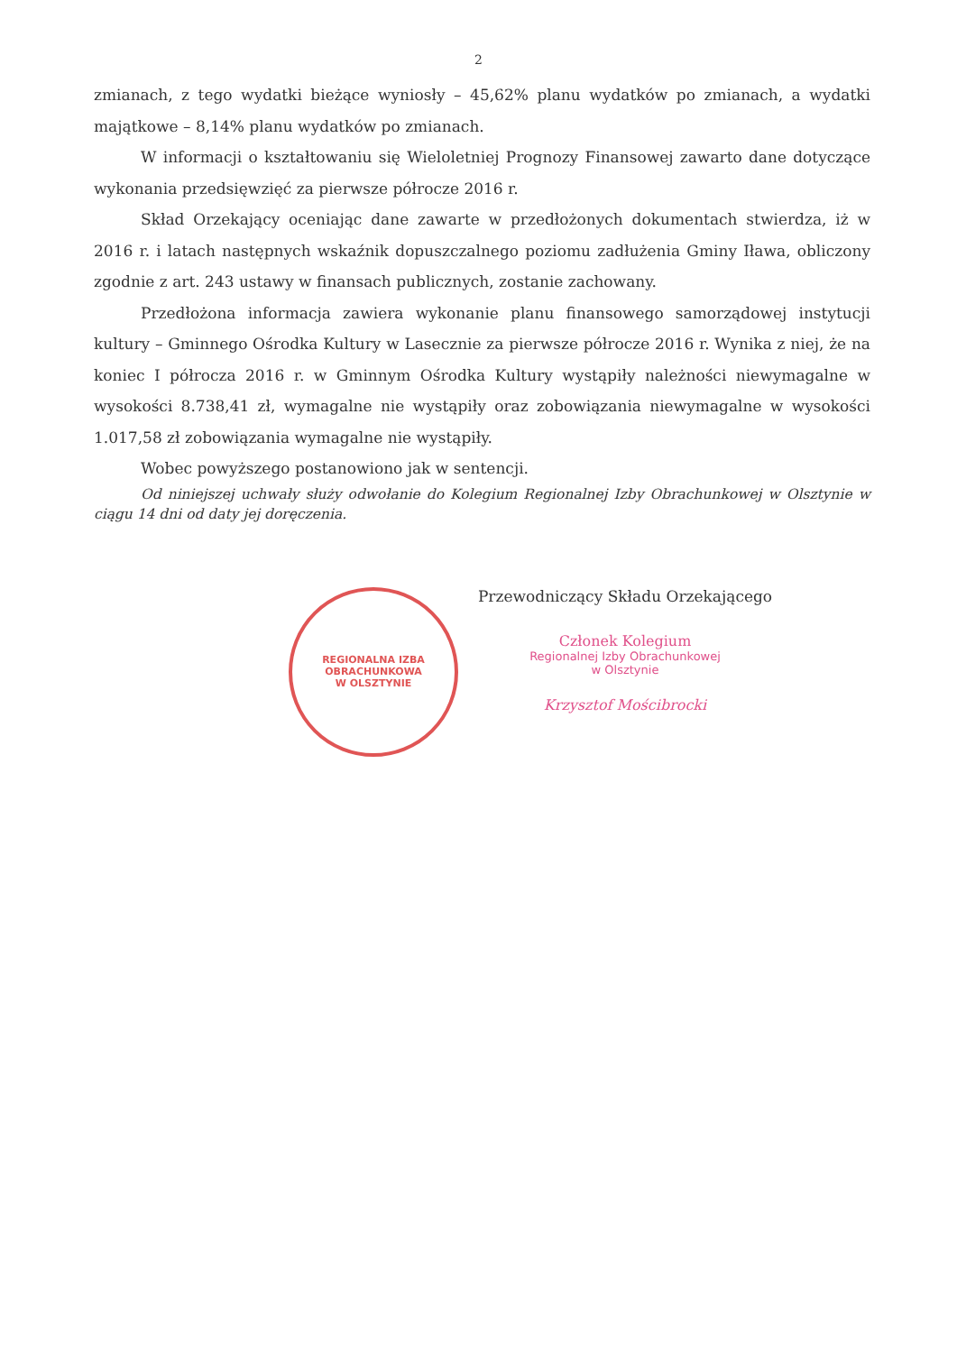2
zmianach, z tego wydatki bieżące wyniosły – 45,62% planu wydatków po zmianach, a wydatki majątkowe – 8,14% planu wydatków po zmianach.
W informacji o kształtowaniu się Wieloletniej Prognozy Finansowej zawarto dane dotyczące wykonania przedsięwzięć za pierwsze półrocze 2016 r.
Skład Orzekający oceniając dane zawarte w przedłożonych dokumentach stwierdza, iż w 2016 r. i latach następnych wskaźnik dopuszczalnego poziomu zadłużenia Gminy Iława, obliczony zgodnie z art. 243 ustawy w finansach publicznych, zostanie zachowany.
Przedłożona informacja zawiera wykonanie planu finansowego samorządowej instytucji kultury – Gminnego Ośrodka Kultury w Lasecznie za pierwsze półrocze 2016 r. Wynika z niej, że na koniec I półrocza 2016 r. w Gminnym Ośrodka Kultury wystąpiły należności niewymagalne w wysokości 8.738,41 zł, wymagalne nie wystąpiły oraz zobowiązania niewymagalne w wysokości 1.017,58 zł zobowiązania wymagalne nie wystąpiły.
Wobec powyższego postanowiono jak w sentencji.
Od niniejszej uchwały służy odwołanie do Kolegium Regionalnej Izby Obrachunkowej w Olsztynie w ciągu 14 dni od daty jej doręczenia.
REGIONALNA IZBA OBRACHUNKOWA
W OLSZTYNIE
Przewodniczący Składu Orzekającego
Członek Kolegium
Regionalnej Izby Obrachunkowej
w Olsztynie
Krzysztof Mościbrocki